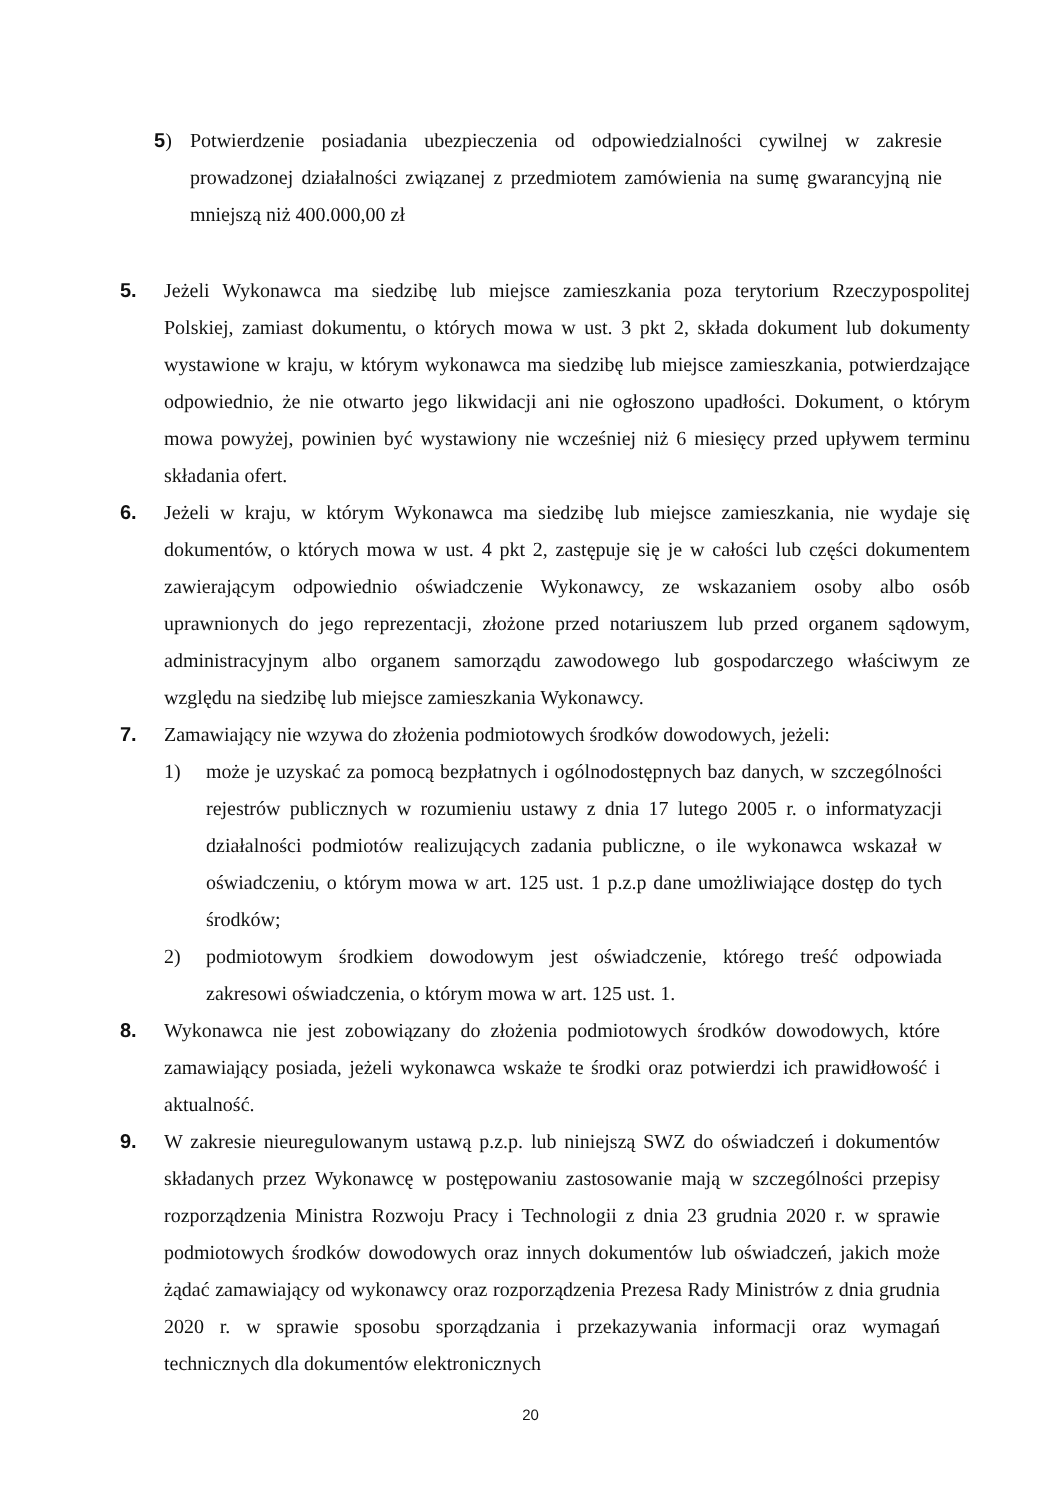5) Potwierdzenie posiadania ubezpieczenia od odpowiedzialności cywilnej w zakresie prowadzonej działalności związanej z przedmiotem zamówienia na sumę gwarancyjną nie mniejszą niż 400.000,00 zł
5. Jeżeli Wykonawca ma siedzibę lub miejsce zamieszkania poza terytorium Rzeczypospolitej Polskiej, zamiast dokumentu, o których mowa w ust. 3 pkt 2, składa dokument lub dokumenty wystawione w kraju, w którym wykonawca ma siedzibę lub miejsce zamieszkania, potwierdzające odpowiednio, że nie otwarto jego likwidacji ani nie ogłoszono upadłości. Dokument, o którym mowa powyżej, powinien być wystawiony nie wcześniej niż 6 miesięcy przed upływem terminu składania ofert.
6. Jeżeli w kraju, w którym Wykonawca ma siedzibę lub miejsce zamieszkania, nie wydaje się dokumentów, o których mowa w ust. 4 pkt 2, zastępuje się je w całości lub części dokumentem zawierającym odpowiednio oświadczenie Wykonawcy, ze wskazaniem osoby albo osób uprawnionych do jego reprezentacji, złożone przed notariuszem lub przed organem sądowym, administracyjnym albo organem samorządu zawodowego lub gospodarczego właściwym ze względu na siedzibę lub miejsce zamieszkania Wykonawcy.
7. Zamawiający nie wzywa do złożenia podmiotowych środków dowodowych, jeżeli:
1) może je uzyskać za pomocą bezpłatnych i ogólnodostępnych baz danych, w szczególności rejestrów publicznych w rozumieniu ustawy z dnia 17 lutego 2005 r. o informatyzacji działalności podmiotów realizujących zadania publiczne, o ile wykonawca wskazał w oświadczeniu, o którym mowa w art. 125 ust. 1 p.z.p dane umożliwiające dostęp do tych środków;
2) podmiotowym środkiem dowodowym jest oświadczenie, którego treść odpowiada zakresowi oświadczenia, o którym mowa w art. 125 ust. 1.
8. Wykonawca nie jest zobowiązany do złożenia podmiotowych środków dowodowych, które zamawiający posiada, jeżeli wykonawca wskaże te środki oraz potwierdzi ich prawidłowość i aktualność.
9. W zakresie nieuregulowanym ustawą p.z.p. lub niniejszą SWZ do oświadczeń i dokumentów składanych przez Wykonawcę w postępowaniu zastosowanie mają w szczególności przepisy rozporządzenia Ministra Rozwoju Pracy i Technologii z dnia 23 grudnia 2020 r. w sprawie podmiotowych środków dowodowych oraz innych dokumentów lub oświadczeń, jakich może żądać zamawiający od wykonawcy oraz rozporządzenia Prezesa Rady Ministrów z dnia grudnia 2020 r. w sprawie sposobu sporządzania i przekazywania informacji oraz wymagań technicznych dla dokumentów elektronicznych
20